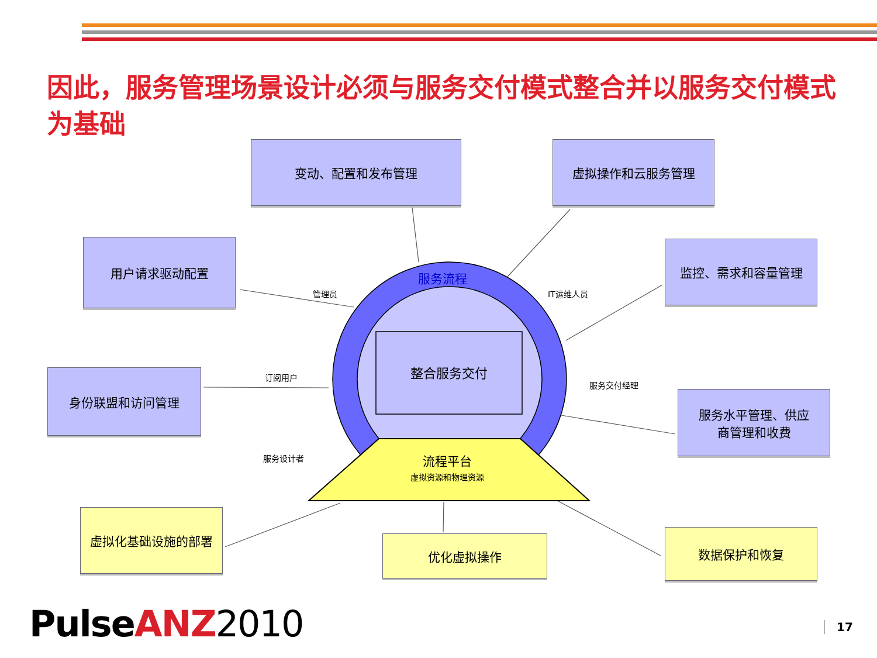因此，服务管理场景设计必须与服务交付模式整合并以服务交付模式为基础
变动、配置和发布管理 虚拟操作和云服务管理
用户请求驱动配置 监控、需求和容量管理
身份联盟和访问管理
服务水平管理、供应
商管理和收费
虚拟化基础设施的部署
优化虚拟操作 数据保护和恢复
服务流程
整合服务交付
流程平台
虚拟资源和物理资源
管理员 IT运维人员
订阅用户
服务交付经理
服务设计者
Pulse ANZ 2010 17